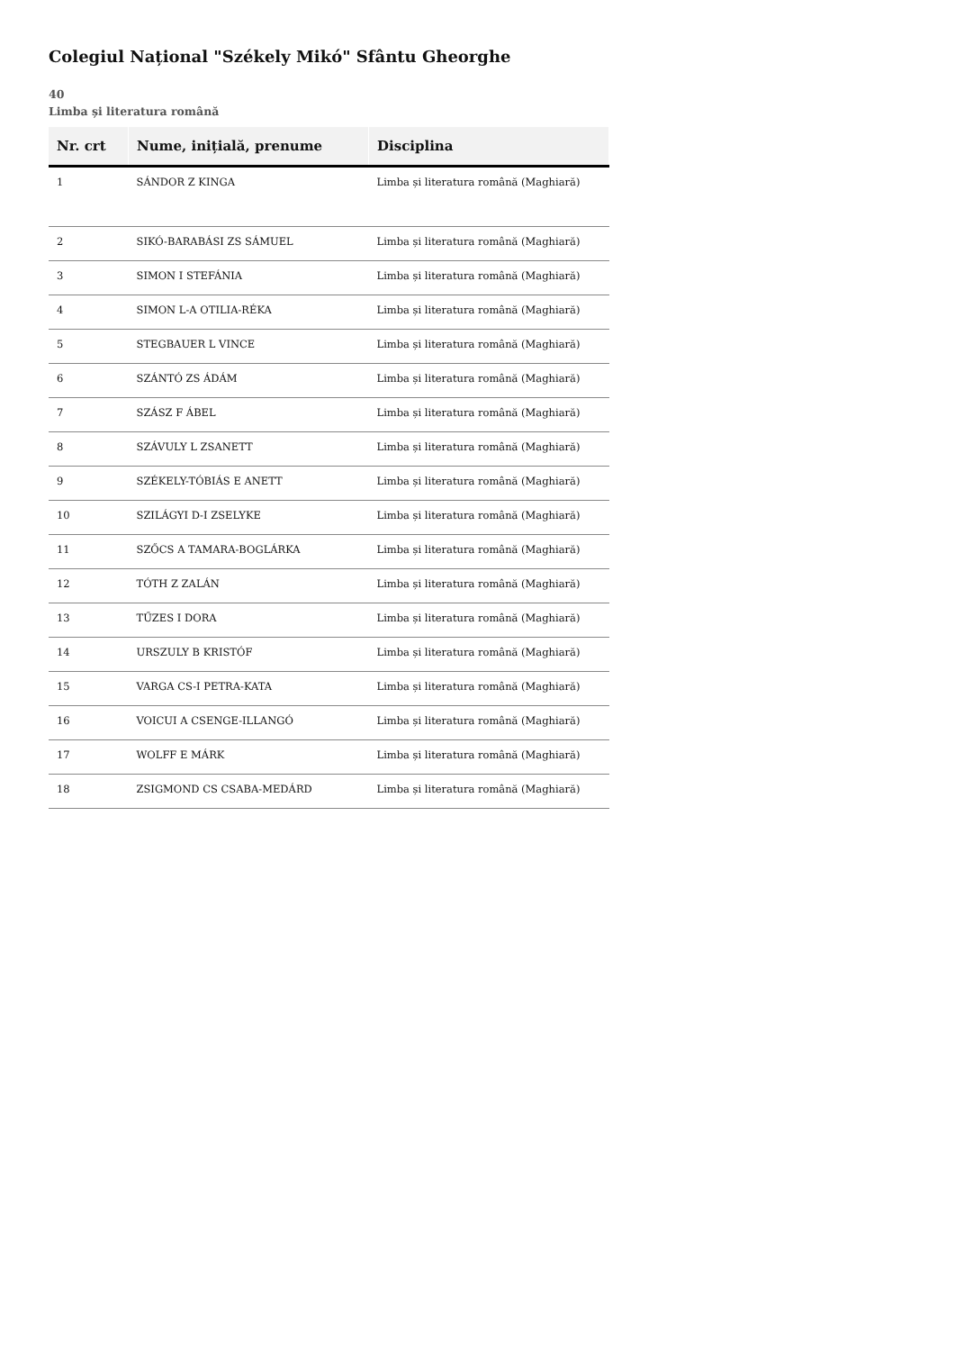Colegiul Național "Székely Mikó" Sfântu Gheorghe
40
Limba și literatura română
| Nr. crt | Nume, inițială, prenume | Disciplina |
| --- | --- | --- |
| 1 | SÁNDOR Z KINGA | Limba și literatura română (Maghiară) |
| 2 | SIKÓ-BARABÁSI ZS SÁMUEL | Limba și literatura română (Maghiară) |
| 3 | SIMON I STEFÁNIA | Limba și literatura română (Maghiară) |
| 4 | SIMON L-A OTILIA-RÉKA | Limba și literatura română (Maghiară) |
| 5 | STEGBAUER L VINCE | Limba și literatura română (Maghiară) |
| 6 | SZÁNTÓ ZS ÁDÁM | Limba și literatura română (Maghiară) |
| 7 | SZÁSZ F ÁBEL | Limba și literatura română (Maghiară) |
| 8 | SZÁVULY L ZSANETT | Limba și literatura română (Maghiară) |
| 9 | SZÉKELY-TÓBIÁS E ANETT | Limba și literatura română (Maghiară) |
| 10 | SZILÁGYI D-I ZSELYKE | Limba și literatura română (Maghiară) |
| 11 | SZŐCS A TAMARA-BOGLÁRKA | Limba și literatura română (Maghiară) |
| 12 | TÓTH Z ZALÁN | Limba și literatura română (Maghiară) |
| 13 | TŰZES I DORA | Limba și literatura română (Maghiară) |
| 14 | URSZULY B KRISTÓF | Limba și literatura română (Maghiară) |
| 15 | VARGA CS-I PETRA-KATA | Limba și literatura română (Maghiară) |
| 16 | VOICUI A CSENGE-ILLANGÓ | Limba și literatura română (Maghiară) |
| 17 | WOLFF E MÁRK | Limba și literatura română (Maghiară) |
| 18 | ZSIGMOND CS CSABA-MEDÁRD | Limba și literatura română (Maghiară) |